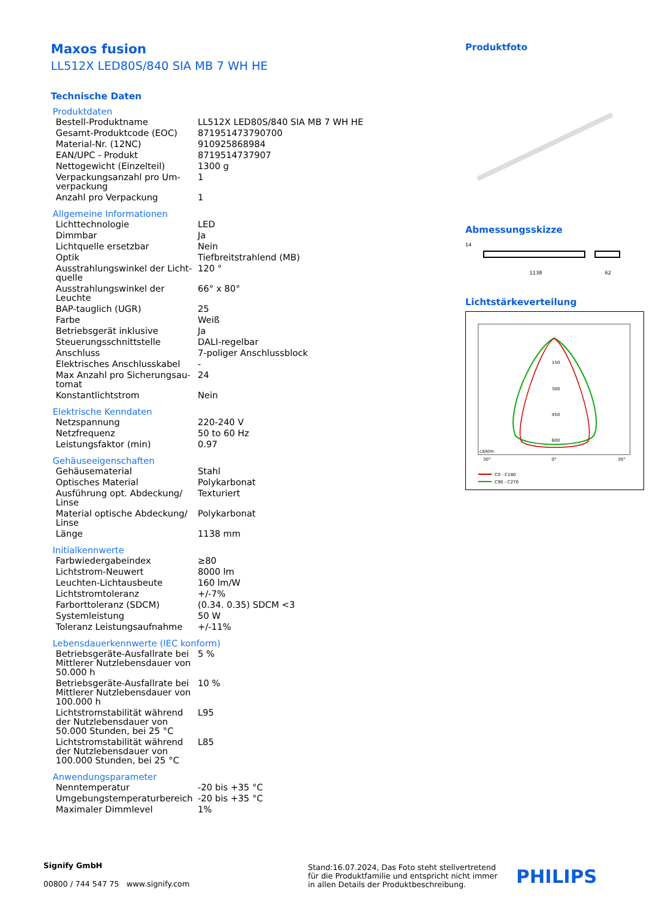Maxos fusion
LL512X LED80S/840 SIA MB 7 WH HE
Technische Daten
Produktdaten
| Bestell-Produktname | LL512X LED80S/840 SIA MB 7 WH HE |
| Gesamt-Produktcode (EOC) | 871951473790700 |
| Material-Nr. (12NC) | 910925868984 |
| EAN/UPC - Produkt | 8719514737907 |
| Nettogewicht (Einzelteil) | 1300 g |
| Verpackungsanzahl pro Um­verpackung | 1 |
| Anzahl pro Verpackung | 1 |
Allgemeine Informationen
| Lichttechnologie | LED |
| Dimmbar | Ja |
| Lichtquelle ersetzbar | Nein |
| Optik | Tiefbreitstrahlend (MB) |
| Ausstrahlungswinkel der Licht­quelle | 120 ° |
| Ausstrahlungswinkel der Leuchte | 66° x 80° |
| BAP-tauglich (UGR) | 25 |
| Farbe | Weiß |
| Betriebsgerät inklusive | Ja |
| Steuerungsschnittstelle | DALI-regelbar |
| Anschluss | 7-poliger Anschlussblock |
| Elektrisches Anschlusskabel | - |
| Max Anzahl pro Sicherungsau­tomat | 24 |
| Konstantlichtstrom | Nein |
Elektrische Kenndaten
| Netzspannung | 220-240 V |
| Netzfrequenz | 50 to 60 Hz |
| Leistungsfaktor (min) | 0.97 |
Gehäuseeigenschaften
| Gehäusematerial | Stahl |
| Optisches Material | Polykarbonat |
| Ausführung opt. Abdeckung/ Linse | Texturiert |
| Material optische Abdeckung/ Linse | Polykarbonat |
| Länge | 1138 mm |
Initialkennwerte
| Farbwiedergabeindex | ≥80 |
| Lichtstrom-Neuwert | 8000 lm |
| Leuchten-Lichtausbeute | 160 lm/W |
| Lichtstromtoleranz | +/-7% |
| Farborttoleranz (SDCM) | (0.34. 0.35) SDCM <3 |
| Systemleistung | 50 W |
| Toleranz Leistungsaufnahme | +/-11% |
Lebensdauerkennwerte (IEC konform)
| Betriebsgeräte-Ausfallrate bei Mittlerer Nutzlebensdauer von 50.000 h | 5 % |
| Betriebsgeräte-Ausfallrate bei Mittlerer Nutzlebensdauer von 100.000 h | 10 % |
| Lichtstromstabilität während der Nutzlebensdauer von 50.000 Stunden, bei 25 °C | L95 |
| Lichtstromstabilität während der Nutzlebensdauer von 100.000 Stunden, bei 25 °C | L85 |
Anwendungsparameter
| Nenntemperatur | -20 bis +35 °C |
| Umgebungstemperaturbereich | -20 bis +35 °C |
| Maximaler Dimmlevel | 1% |
Produktfoto
Abmessungsskizze
1138
62
14
Lichtstärkeverteilung
150
300
450
600
cd/klm
30°
0°
30°
C0 - C180
C90 - C270
Signify GmbH
00800 / 744 547 75 www.signify.com
Stand:16.07.2024, Das Foto steht stellvertre­tend für die Produktfamilie und entspricht nicht immer in allen Details der Produktbeschreibung.
PHILIPS